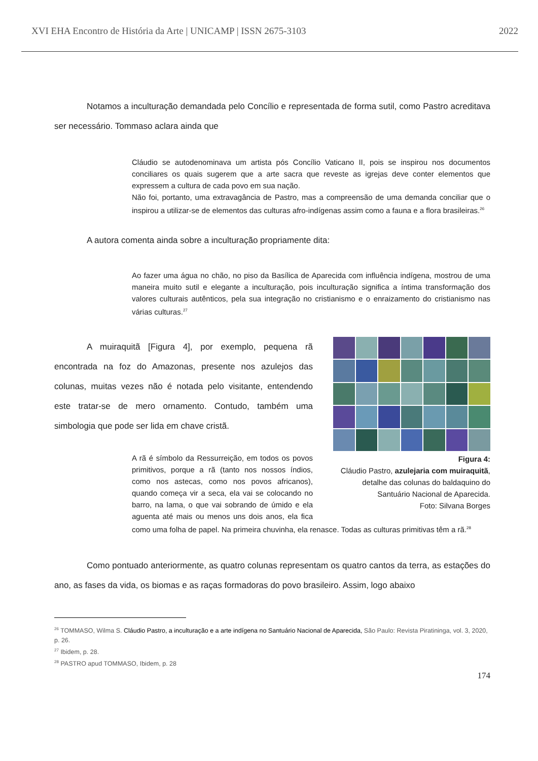XVI EHA Encontro de História da Arte | UNICAMP | ISSN 2675-3103 2022
Notamos a inculturação demandada pelo Concílio e representada de forma sutil, como Pastro acreditava ser necessário. Tommaso aclara ainda que
Cláudio se autodenominava um artista pós Concílio Vaticano II, pois se inspirou nos documentos conciliares os quais sugerem que a arte sacra que reveste as igrejas deve conter elementos que expressem a cultura de cada povo em sua nação.
Não foi, portanto, uma extravagância de Pastro, mas a compreensão de uma demanda conciliar que o inspirou a utilizar-se de elementos das culturas afro-indígenas assim como a fauna e a flora brasileiras.<sup>26</sup>
A autora comenta ainda sobre a inculturação propriamente dita:
Ao fazer uma água no chão, no piso da Basílica de Aparecida com influência indígena, mostrou de uma maneira muito sutil e elegante a inculturação, pois inculturação significa a íntima transformação dos valores culturais autênticos, pela sua integração no cristianismo e o enraizamento do cristianismo nas várias culturas.<sup>27</sup>
Figura 4:
Cláudio Pastro, azulejaria com muiraquitã, detalhe das colunas do baldaquino do Santuário Nacional de Aparecida.
Foto: Silvana Borges
A muiraquitã [Figura 4], por exemplo, pequena rã encontrada na foz do Amazonas, presente nos azulejos das colunas, muitas vezes não é notada pelo visitante, entendendo este tratar-se de mero ornamento. Contudo, também uma simbologia que pode ser lida em chave cristã.
A rã é símbolo da Ressurreição, em todos os povos primitivos, porque a rã (tanto nos nossos índios, como nos astecas, como nos povos africanos), quando começa vir a seca, ela vai se colocando no barro, na lama, o que vai sobrando de úmido e ela aguenta até mais ou menos uns dois anos, ela fica como uma folha de papel. Na primeira chuvinha, ela renasce. Todas as culturas primitivas têm a rã.<sup>28</sup>
Como pontuado anteriormente, as quatro colunas representam os quatro cantos da terra, as estações do ano, as fases da vida, os biomas e as raças formadoras do povo brasileiro. Assim, logo abaixo
<sup>26</sup> TOMMASO, Wilma S. Cláudio Pastro, a inculturação e a arte indígena no Santuário Nacional de Aparecida, São Paulo: Revista Piratininga, vol. 3, 2020, p. 26.
<sup>27</sup> Ibidem, p. 28.
<sup>28</sup> PASTRO apud TOMMASO, Ibidem, p. 28
174